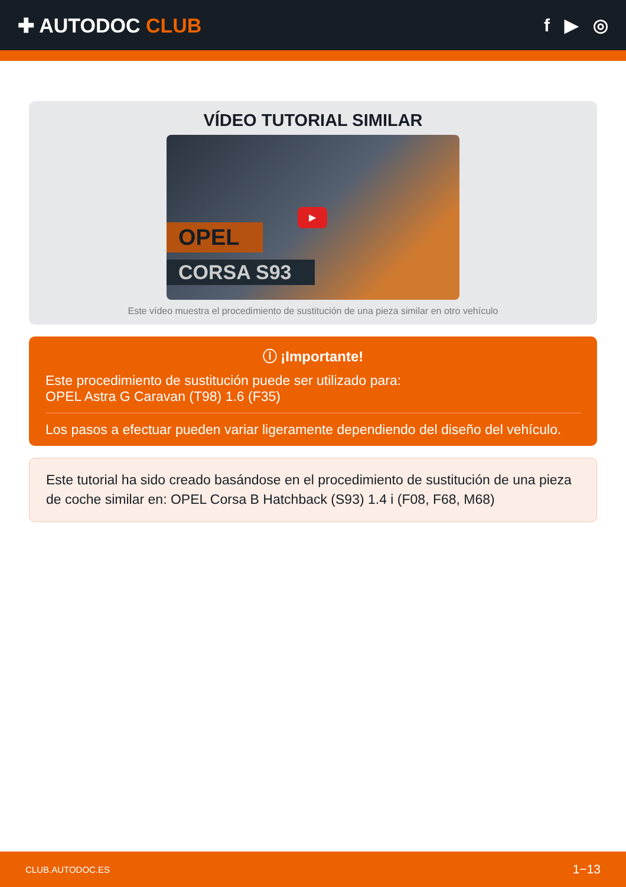✚ AUTODOC CLUB f ▶ ◎
VÍDEO TUTORIAL SIMILAR
OPEL
CORSA S93
▶
Este vídeo muestra el procedimiento de sustitución de una pieza similar en otro vehículo
ⓘ ¡Importante!
Este procedimiento de sustitución puede ser utilizado para:
OPEL Astra G Caravan (T98) 1.6 (F35)
Los pasos a efectuar pueden variar ligeramente dependiendo del diseño del vehículo.
Este tutorial ha sido creado basándose en el procedimiento de sustitución de una pieza de coche similar en: OPEL Corsa B Hatchback (S93) 1.4 i (F08, F68, M68)
CLUB.AUTODOC.ES 1−13